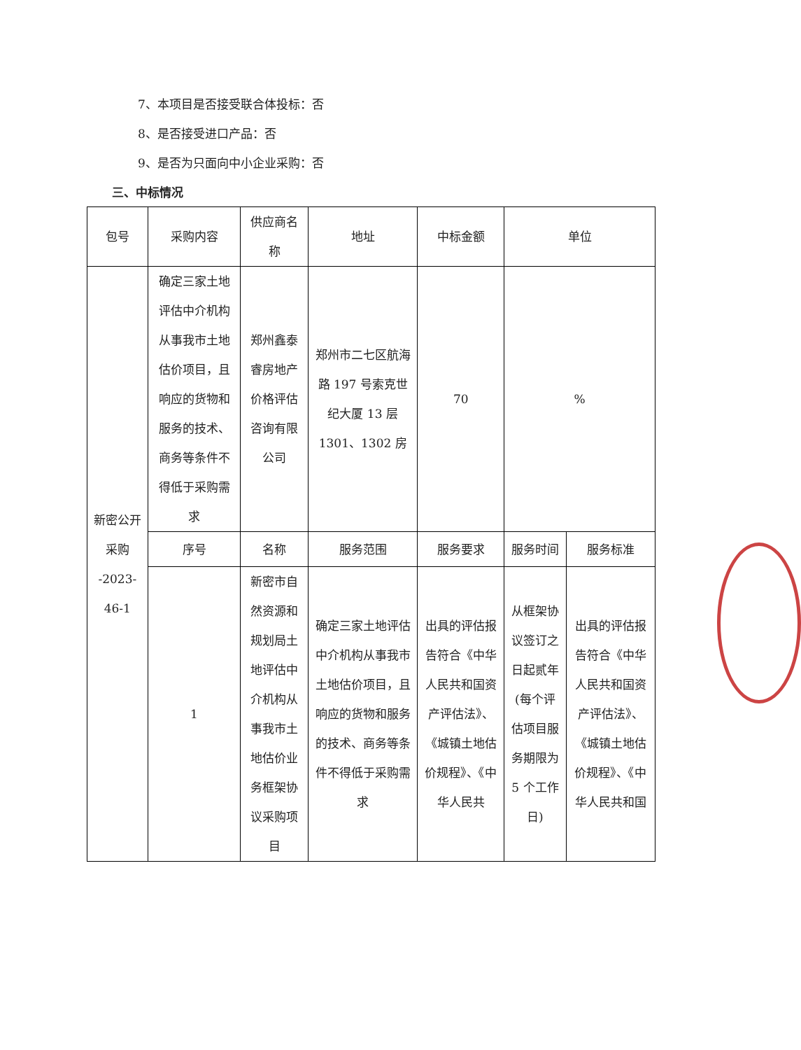7、本项目是否接受联合体投标：否
8、是否接受进口产品：否
9、是否为只面向中小企业采购：否
三、中标情况
| 包号 | 采购内容 | 供应商名称 | 地址 | 中标金额 | 单位 | |
| 新密公开采购 -2023-46-1 | 确定三家土地评估中介机构从事我市土地估价项目，且响应的货物和服务的技术、商务等条件不得低于采购需求 | 郑州鑫泰睿房地产价格评估咨询有限公司 | 郑州市二七区航海路 197 号索克世纪大厦 13 层 1301、1302 房 | 70 | % | |
| | 序号 | 名称 | 服务范围 | 服务要求 | 服务时间 | 服务标准 |
| | 1 | 新密市自然资源和规划局土地评估中介机构从事我市土地估价业务框架协议采购项目 | 确定三家土地评估中介机构从事我市土地估价项目，且响应的货物和服务的技术、商务等条件不得低于采购需求 | 出具的评估报告符合《中华人民共和国资产评估法》、《城镇土地估价规程》、《中华人民共 | 从框架协议签订之日起贰年(每个评估项目服务期限为 5 个工作日) | 出具的评估报告符合《中华人民共和国资产评估法》、《城镇土地估价规程》、《中华人民共和国 |